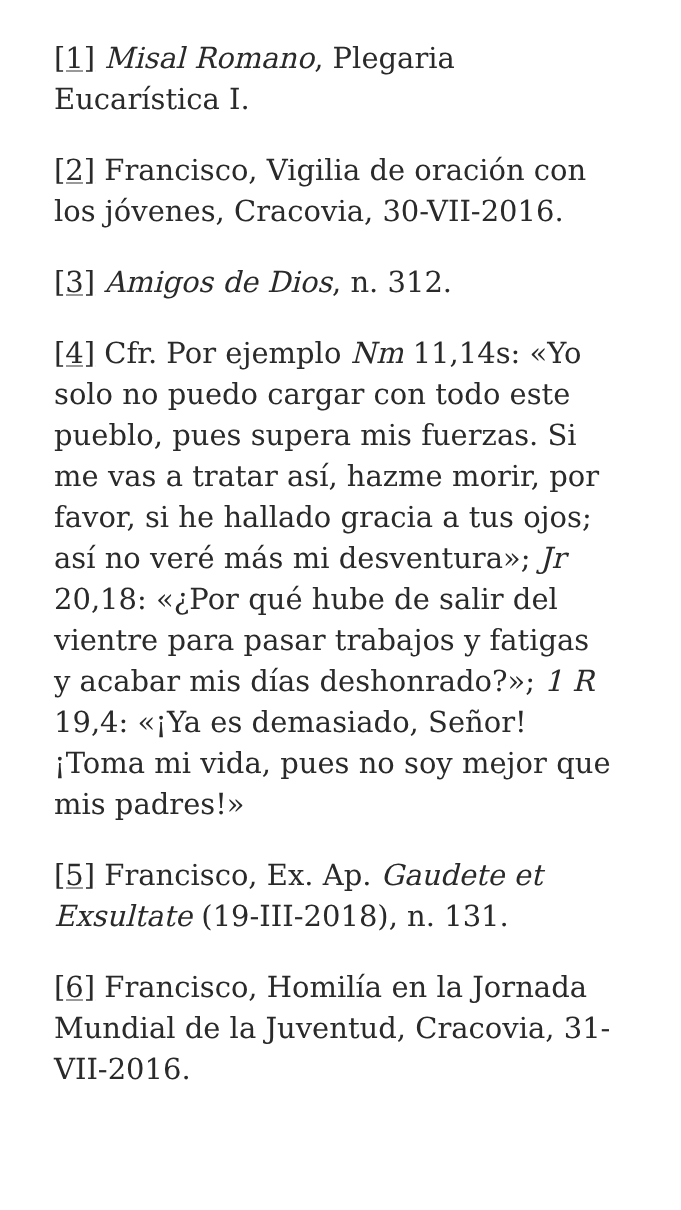[1] Misal Romano, Plegaria Eucarística I.
[2] Francisco, Vigilia de oración con los jóvenes, Cracovia, 30-VII-2016.
[3] Amigos de Dios, n. 312.
[4] Cfr. Por ejemplo Nm 11,14s: «Yo solo no puedo cargar con todo este pueblo, pues supera mis fuerzas. Si me vas a tratar así, hazme morir, por favor, si he hallado gracia a tus ojos; así no veré más mi desventura»; Jr 20,18: «¿Por qué hube de salir del vientre para pasar trabajos y fatigas y acabar mis días deshonrado?»; 1 R 19,4: «¡Ya es demasiado, Señor! ¡Toma mi vida, pues no soy mejor que mis padres!»
[5] Francisco, Ex. Ap. Gaudete et Exsultate (19-III-2018), n. 131.
[6] Francisco, Homilía en la Jornada Mundial de la Juventud, Cracovia, 31-VII-2016.